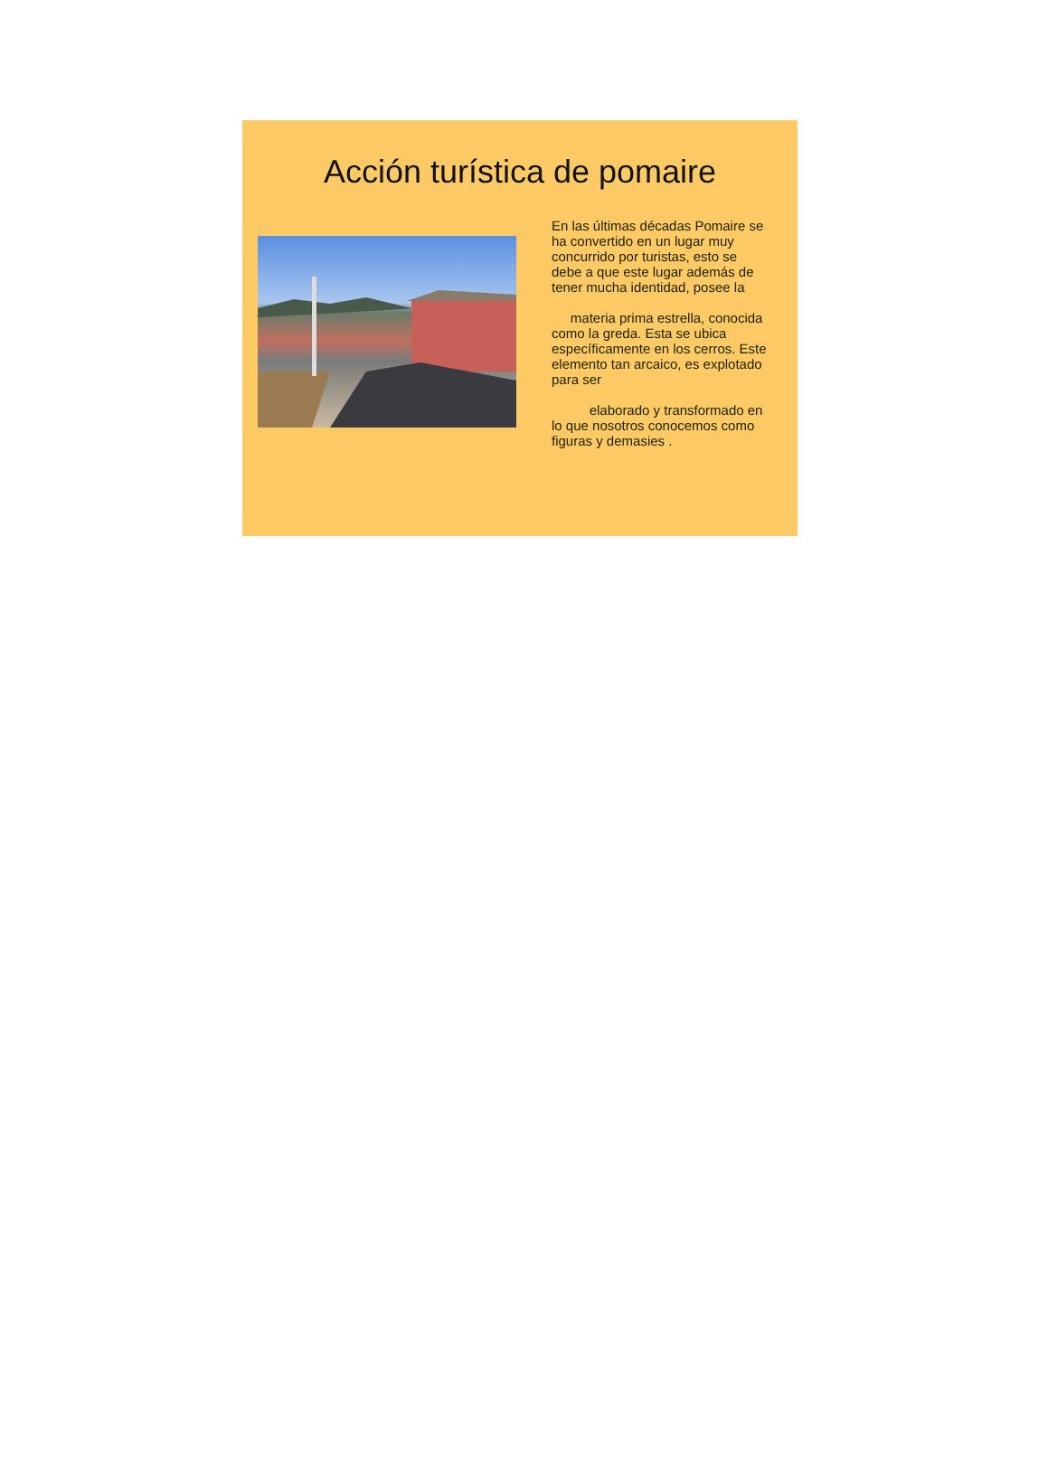Acción turística de pomaire
En las últimas décadas Pomaire se ha convertido en un lugar muy concurrido por turistas, esto se debe a que este lugar además de tener mucha identidad, posee la
materia prima estrella, conocida como la greda. Esta se ubica específicamente en los cerros. Este elemento tan arcaico, es explotado para ser
elaborado y transformado en lo que nosotros conocemos como figuras y demasies .